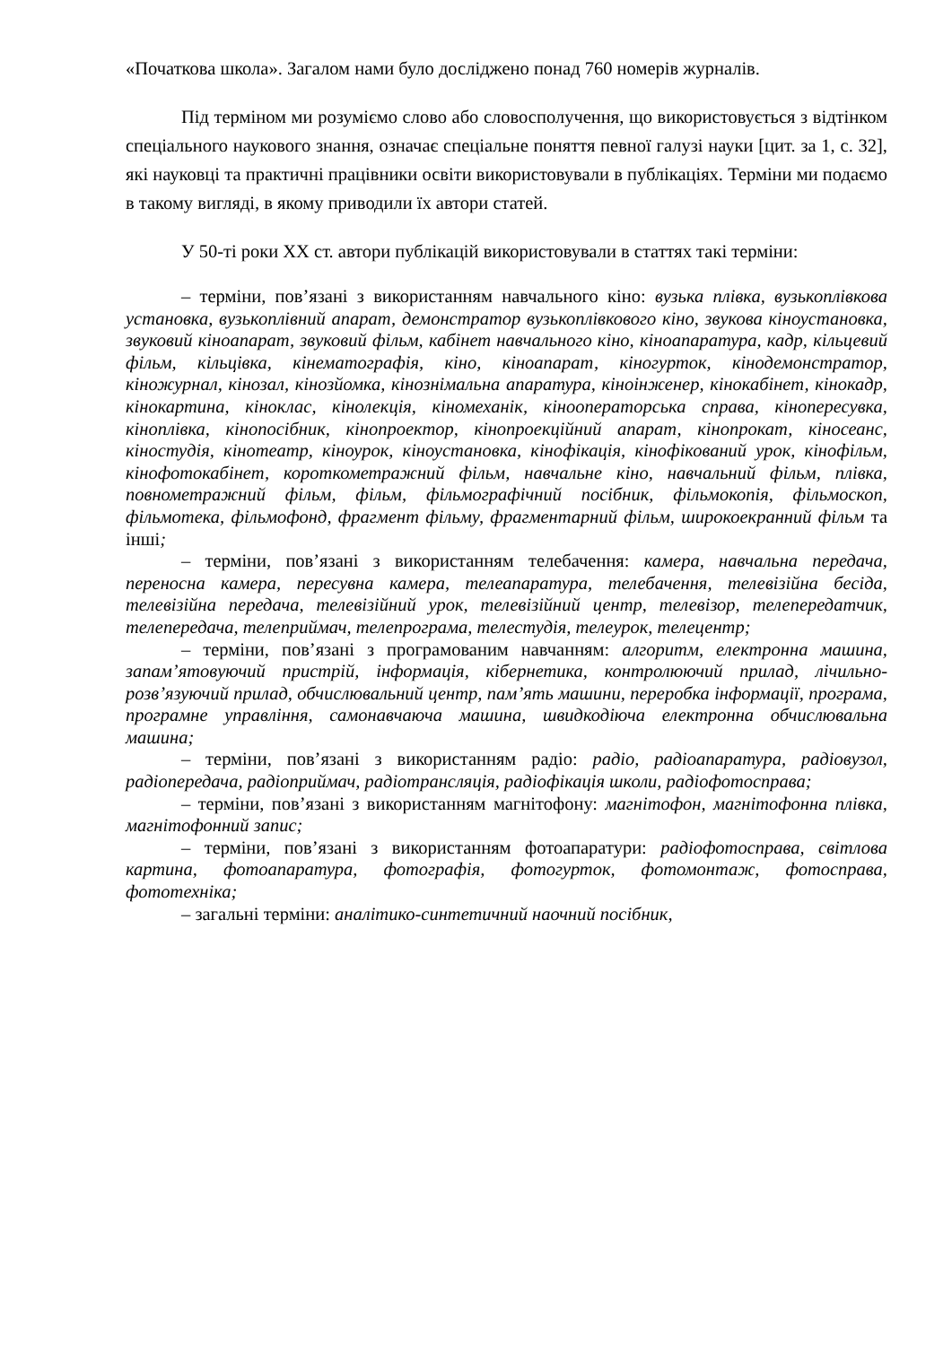«Початкова школа». Загалом нами було досліджено понад 760 номерів журналів.
Під терміном ми розуміємо слово або словосполучення, що використовується з відтінком спеціального наукового знання, означає спеціальне поняття певної галузі науки [цит. за 1, с. 32], які науковці та практичні працівники освіти використовували в публікаціях. Терміни ми подаємо в такому вигляді, в якому приводили їх автори статей.
У 50-ті роки XX ст. автори публікацій використовували в статтях такі терміни:
– терміни, пов’язані з використанням навчального кіно: вузька плівка, вузькоплівкова установка, вузькоплівний апарат, демонстратор вузькоплівкового кіно, звукова кіноустановка, звуковий кіноапарат, звуковий фільм, кабінет навчального кіно, кіноапаратура, кадр, кільцевий фільм, кільцівка, кінематографія, кіно, кіноапарат, кіногурток, кінодемонстратор, кіножурнал, кінозал, кінозйомка, кінознімальна апаратура, кіноінженер, кінокабінет, кінокадр, кінокартина, кіноклас, кінолекція, кіномеханік, кінооператорська справа, кінопересувка, кіноплівка, кінопосібник, кінопроектор, кінопроекційний апарат, кінопрокат, кіносеанс, кіностудія, кінотеатр, кіноурок, кіноустановка, кінофікація, кінофікований урок, кінофільм, кінофотокабінет, короткометражний фільм, навчальне кіно, навчальний фільм, плівка, повнометражний фільм, фільм, фільмографічний посібник, фільмокопія, фільмоскоп, фільмотека, фільмофонд, фрагмент фільму, фрагментарний фільм, широкоекранний фільм та інші;
– терміни, пов’язані з використанням телебачення: камера, навчальна передача, переносна камера, пересувна камера, телеапаратура, телебачення, телевізійна бесіда, телевізійна передача, телевізійний урок, телевізійний центр, телевізор, телепередатчик, телепередача, телеприймач, телепрограма, телестудія, телеурок, телецентр;
– терміни, пов’язані з програмованим навчанням: алгоритм, електронна машина, запам’ятовуючий пристрій, інформація, кібернетика, контролюючий прилад, лічильно-розв’язуючий прилад, обчислювальний центр, пам’ять машини, переробка інформації, програма, програмне управління, самонавчаюча машина, швидкодіюча електронна обчислювальна машина;
– терміни, пов’язані з використанням радіо: радіо, радіоапаратура, радіовузол, радіопередача, радіоприймач, радіотрансляція, радіофікація школи, радіофотосправа;
– терміни, пов’язані з використанням магнітофону: магнітофон, магнітофонна плівка, магнітофонний запис;
– терміни, пов’язані з використанням фотоапаратури: радіофотосправа, світлова картина, фотоапаратура, фотографія, фотогурток, фотомонтаж, фотосправа, фототехніка;
– загальні терміни: аналітико-синтетичний наочний посібник,